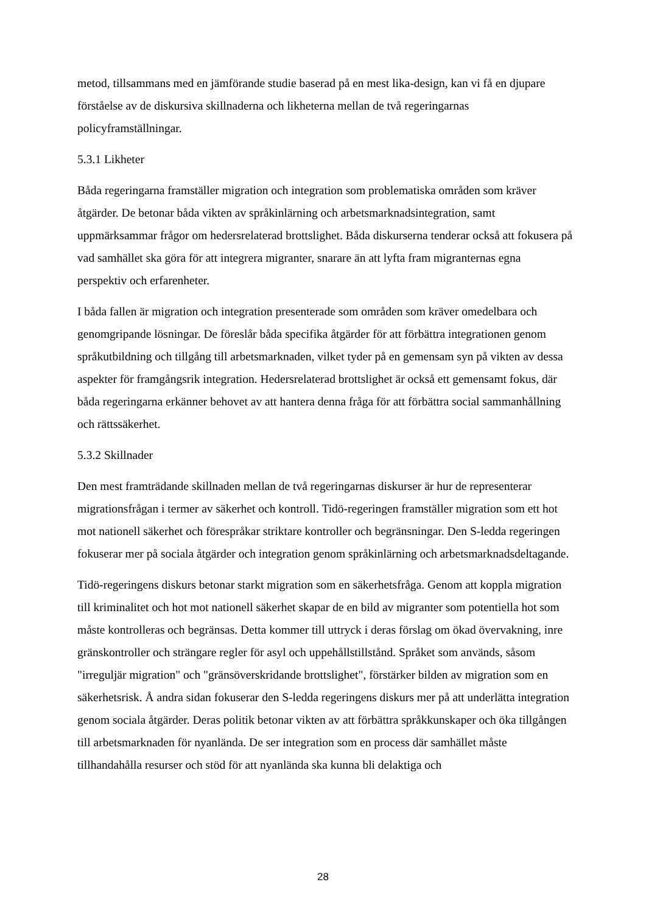metod, tillsammans med en jämförande studie baserad på en mest lika-design, kan vi få en djupare förståelse av de diskursiva skillnaderna och likheterna mellan de två regeringarnas policyframställningar.
5.3.1 Likheter
Båda regeringarna framställer migration och integration som problematiska områden som kräver åtgärder. De betonar båda vikten av språkinlärning och arbetsmarknadsintegration, samt uppmärksammar frågor om hedersrelaterad brottslighet. Båda diskurserna tenderar också att fokusera på vad samhället ska göra för att integrera migranter, snarare än att lyfta fram migranternas egna perspektiv och erfarenheter.
I båda fallen är migration och integration presenterade som områden som kräver omedelbara och genomgripande lösningar. De föreslår båda specifika åtgärder för att förbättra integrationen genom språkutbildning och tillgång till arbetsmarknaden, vilket tyder på en gemensam syn på vikten av dessa aspekter för framgångsrik integration. Hedersrelaterad brottslighet är också ett gemensamt fokus, där båda regeringarna erkänner behovet av att hantera denna fråga för att förbättra social sammanhållning och rättssäkerhet.
5.3.2 Skillnader
Den mest framträdande skillnaden mellan de två regeringarnas diskurser är hur de representerar migrationsfrågan i termer av säkerhet och kontroll. Tidö-regeringen framställer migration som ett hot mot nationell säkerhet och förespråkar striktare kontroller och begränsningar. Den S-ledda regeringen fokuserar mer på sociala åtgärder och integration genom språkinlärning och arbetsmarknadsdeltagande.
Tidö-regeringens diskurs betonar starkt migration som en säkerhetsfråga. Genom att koppla migration till kriminalitet och hot mot nationell säkerhet skapar de en bild av migranter som potentiella hot som måste kontrolleras och begränsas. Detta kommer till uttryck i deras förslag om ökad övervakning, inre gränskontroller och strängare regler för asyl och uppehållstillstånd. Språket som används, såsom "irreguljär migration" och "gränsöverskridande brottslighet", förstärker bilden av migration som en säkerhetsrisk. Å andra sidan fokuserar den S-ledda regeringens diskurs mer på att underlätta integration genom sociala åtgärder. Deras politik betonar vikten av att förbättra språkkunskaper och öka tillgången till arbetsmarknaden för nyanlända. De ser integration som en process där samhället måste tillhandahålla resurser och stöd för att nyanlända ska kunna bli delaktiga och
28